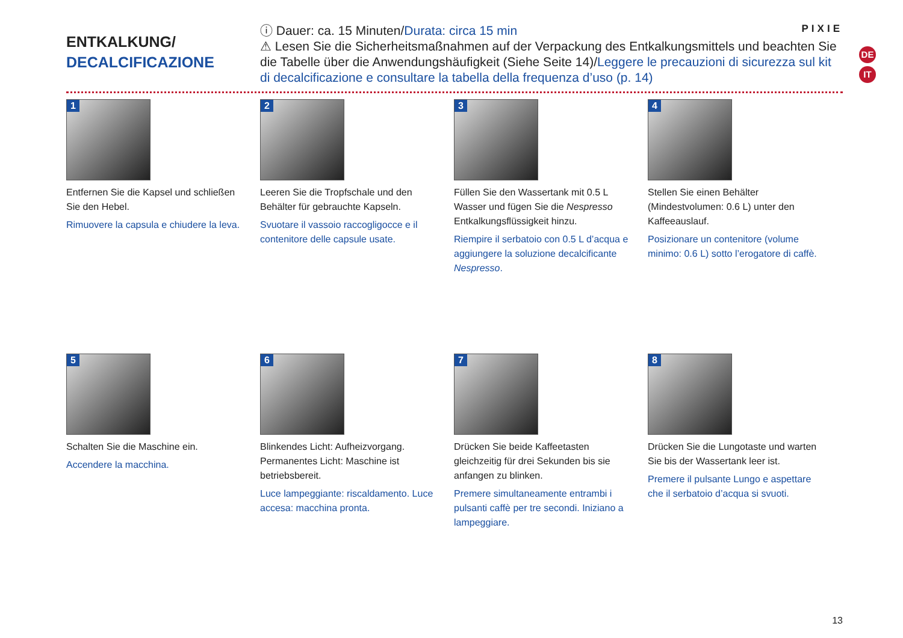DE
IT
PIXIE
ENTKALKUNG/
DECALCIFICAZIONE
ⓘ Dauer: ca. 15 Minuten/Durata: circa 15 min
⚠ Lesen Sie die Sicherheitsmaßnahmen auf der Verpackung des Entkalkungsmittels und beachten Sie die Tabelle über die Anwendungshäufigkeit (Siehe Seite 14)/Leggere le precauzioni di sicurezza sul kit di decalcificazione e consultare la tabella della frequenza d’uso (p. 14)
1
Entfernen Sie die Kapsel und schließen Sie den Hebel.
Rimuovere la capsula e chiudere la leva.
2
Leeren Sie die Tropfschale und den Behälter für gebrauchte Kapseln.
Svuotare il vassoio raccogligocce e il contenitore delle capsule usate.
3
Füllen Sie den Wassertank mit 0.5 L Wasser und fügen Sie die Nespresso Entkalkungsflüssigkeit hinzu.
Riempire il serbatoio con 0.5 L d’acqua e aggiungere la soluzione decalcificante Nespresso.
4
Stellen Sie einen Behälter (Mindestvolumen: 0.6 L) unter den Kaffeeauslauf.
Posizionare un contenitore (volume minimo: 0.6 L) sotto l’erogatore di caffè.
5
Schalten Sie die Maschine ein.
Accendere la macchina.
6
Blinkendes Licht: Aufheizvorgang. Permanentes Licht: Maschine ist betriebsbereit.
Luce lampeggiante: riscaldamento. Luce accesa: macchina pronta.
7
Drücken Sie beide Kaffeetasten gleichzeitig für drei Sekunden bis sie anfangen zu blinken.
Premere simultaneamente entrambi i pulsanti caffè per tre secondi. Iniziano a lampeggiare.
8
Drücken Sie die Lungotaste und warten Sie bis der Wassertank leer ist.
Premere il pulsante Lungo e aspettare che il serbatoio d’acqua si svuoti.
13